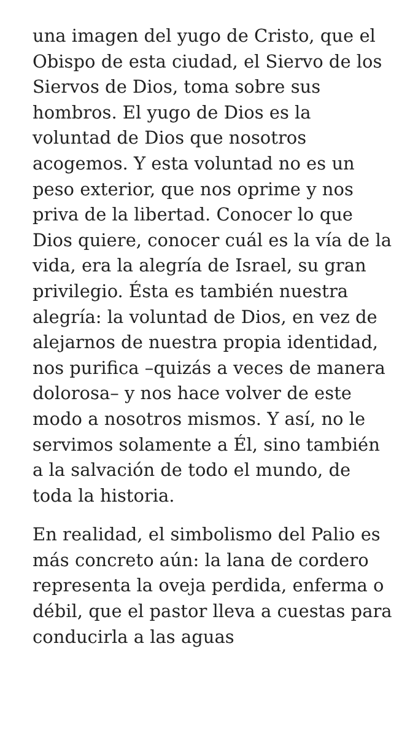una imagen del yugo de Cristo, que el Obispo de esta ciudad, el Siervo de los Siervos de Dios, toma sobre sus hombros. El yugo de Dios es la voluntad de Dios que nosotros acogemos. Y esta voluntad no es un peso exterior, que nos oprime y nos priva de la libertad. Conocer lo que Dios quiere, conocer cuál es la vía de la vida, era la alegría de Israel, su gran privilegio. Ésta es también nuestra alegría: la voluntad de Dios, en vez de alejarnos de nuestra propia identidad, nos purifica –quizás a veces de manera dolorosa– y nos hace volver de este modo a nosotros mismos. Y así, no le servimos solamente a Él, sino también a la salvación de todo el mundo, de toda la historia.
En realidad, el simbolismo del Palio es más concreto aún: la lana de cordero representa la oveja perdida, enferma o débil, que el pastor lleva a cuestas para conducirla a las aguas